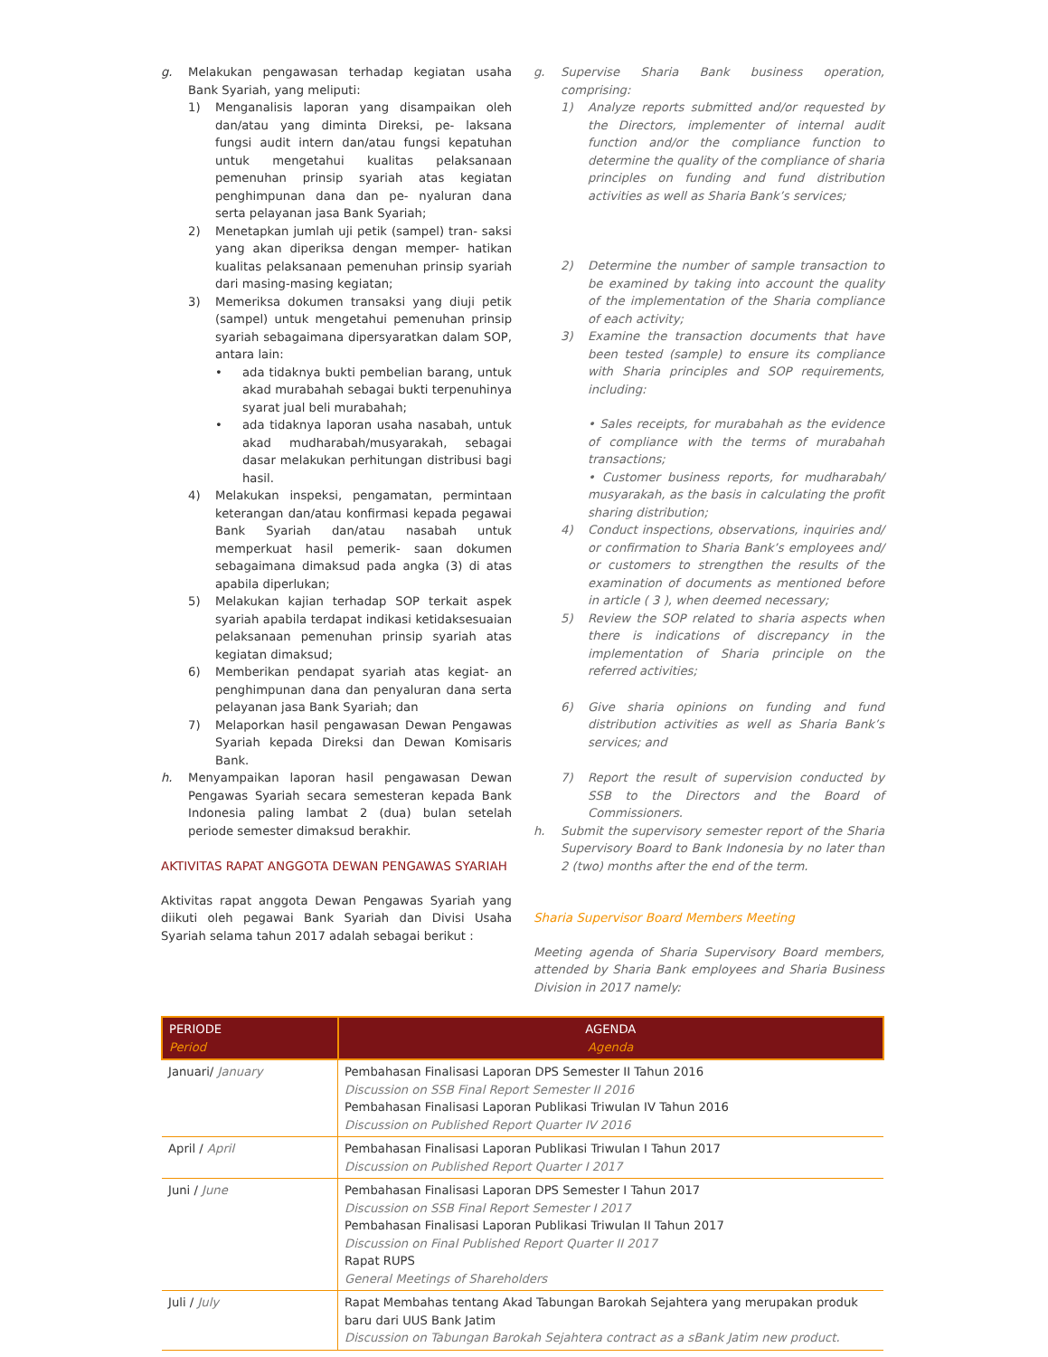g. Melakukan pengawasan terhadap kegiatan usaha Bank Syariah, yang meliputi:
1) Menganalisis laporan yang disampaikan oleh dan/atau yang diminta Direksi, pe- laksana fungsi audit intern dan/atau fungsi kepatuhan untuk mengetahui kualitas pelaksanaan pemenuhan prinsip syariah atas kegiatan penghimpunan dana dan pe- nyaluran dana serta pelayanan jasa Bank Syariah;
2) Menetapkan jumlah uji petik (sampel) tran- saksi yang akan diperiksa dengan memper- hatikan kualitas pelaksanaan pemenuhan prinsip syariah dari masing-masing kegiatan;
3) Memeriksa dokumen transaksi yang diuji petik (sampel) untuk mengetahui pemenuhan prinsip syariah sebagaimana dipersyaratkan dalam SOP, antara lain:
• ada tidaknya bukti pembelian barang, untuk akad murabahah sebagai bukti terpenuhinya syarat jual beli murabahah;
• ada tidaknya laporan usaha nasabah, untuk akad mudharabah/musyarakah, sebagai dasar melakukan perhitungan distribusi bagi hasil.
4) Melakukan inspeksi, pengamatan, permintaan keterangan dan/atau konfirmasi kepada pegawai Bank Syariah dan/atau nasabah untuk memperkuat hasil pemerik- saan dokumen sebagaimana dimaksud pada angka (3) di atas apabila diperlukan;
5) Melakukan kajian terhadap SOP terkait aspek syariah apabila terdapat indikasi ketidaksesuaian pelaksanaan pemenuhan prinsip syariah atas kegiatan dimaksud;
6) Memberikan pendapat syariah atas kegiat- an penghimpunan dana dan penyaluran dana serta pelayanan jasa Bank Syariah; dan
7) Melaporkan hasil pengawasan Dewan Pengawas Syariah kepada Direksi dan Dewan Komisaris Bank.
h. Menyampaikan laporan hasil pengawasan Dewan Pengawas Syariah secara semesteran kepada Bank Indonesia paling lambat 2 (dua) bulan setelah periode semester dimaksud berakhir.
AKTIVITAS RAPAT ANGGOTA DEWAN PENGAWAS SYARIAH
Aktivitas rapat anggota Dewan Pengawas Syariah yang diikuti oleh pegawai Bank Syariah dan Divisi Usaha Syariah selama tahun 2017 adalah sebagai berikut :
g. Supervise Sharia Bank business operation, comprising:
1) Analyze reports submitted and/or requested by the Directors, implementer of internal audit function and/or the compliance function to determine the quality of the compliance of sharia principles on funding and fund distribution activities as well as Sharia Bank’s services;
2) Determine the number of sample transaction to be examined by taking into account the quality of the implementation of the Sharia compliance of each activity;
3) Examine the transaction documents that have been tested (sample) to ensure its compliance with Sharia principles and SOP requirements, including:
• Sales receipts, for murabahah as the evidence of compliance with the terms of murabahah transactions;
• Customer business reports, for mudharabah/ musyarakah, as the basis in calculating the profit sharing distribution;
4) Conduct inspections, observations, inquiries and/ or confirmation to Sharia Bank’s employees and/ or customers to strengthen the results of the examination of documents as mentioned before in article ( 3 ), when deemed necessary;
5) Review the SOP related to sharia aspects when there is indications of discrepancy in the implementation of Sharia principle on the referred activities;
6) Give sharia opinions on funding and fund distribution activities as well as Sharia Bank’s services; and
7) Report the result of supervision conducted by SSB to the Directors and the Board of Commissioners.
h. Submit the supervisory semester report of the Sharia Supervisory Board to Bank Indonesia by no later than 2 (two) months after the end of the term.
Sharia Supervisor Board Members Meeting
Meeting agenda of Sharia Supervisory Board members, attended by Sharia Bank employees and Sharia Business Division in 2017 namely:
| PERIODE Period | AGENDA Agenda |
| --- | --- |
| Januari/ January | Pembahasan Finalisasi Laporan DPS Semester II Tahun 2016 Discussion on SSB Final Report Semester II 2016 Pembahasan Finalisasi Laporan Publikasi Triwulan IV Tahun 2016 Discussion on Published Report Quarter IV 2016 |
| April / April | Pembahasan Finalisasi Laporan Publikasi Triwulan I Tahun 2017 Discussion on Published Report Quarter I 2017 |
| Juni / June | Pembahasan Finalisasi Laporan DPS Semester I Tahun 2017 Discussion on SSB Final Report Semester I 2017 Pembahasan Finalisasi Laporan Publikasi Triwulan II Tahun 2017 Discussion on Final Published Report Quarter II 2017 Rapat RUPS General Meetings of Shareholders |
| Juli / July | Rapat Membahas tentang Akad Tabungan Barokah Sejahtera yang merupakan produk baru dari UUS Bank Jatim Discussion on Tabungan Barokah Sejahtera contract as a sBank Jatim new product. |